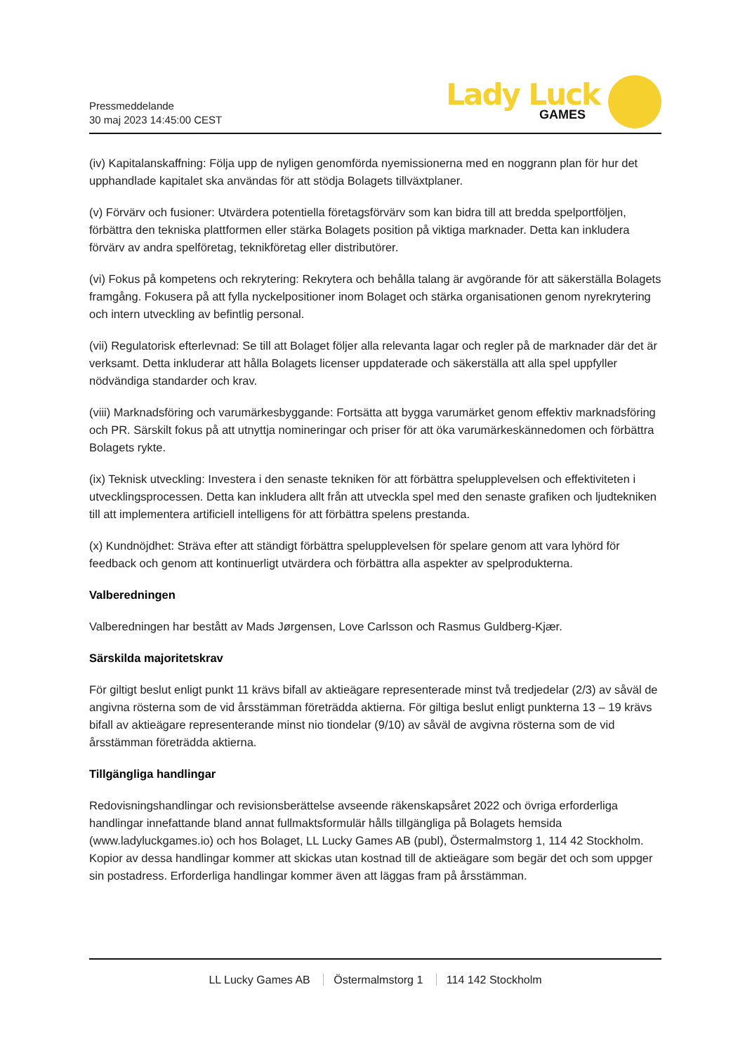Pressmeddelande
30 maj 2023 14:45:00 CEST
Lady Luck
GAMES
(iv) Kapitalanskaffning: Följa upp de nyligen genomförda nyemissionerna med en noggrann plan för hur det upphandlade kapitalet ska användas för att stödja Bolagets tillväxtplaner.
(v) Förvärv och fusioner: Utvärdera potentiella företagsförvärv som kan bidra till att bredda spelportföljen, förbättra den tekniska plattformen eller stärka Bolagets position på viktiga marknader. Detta kan inkludera förvärv av andra spelföretag, teknikföretag eller distributörer.
(vi) Fokus på kompetens och rekrytering: Rekrytera och behålla talang är avgörande för att säkerställa Bolagets framgång. Fokusera på att fylla nyckelpositioner inom Bolaget och stärka organisationen genom nyrekrytering och intern utveckling av befintlig personal.
(vii) Regulatorisk efterlevnad: Se till att Bolaget följer alla relevanta lagar och regler på de marknader där det är verksamt. Detta inkluderar att hålla Bolagets licenser uppdaterade och säkerställa att alla spel uppfyller nödvändiga standarder och krav.
(viii) Marknadsföring och varumärkesbyggande: Fortsätta att bygga varumärket genom effektiv marknadsföring och PR. Särskilt fokus på att utnyttja nomineringar och priser för att öka varumärkeskännedomen och förbättra Bolagets rykte.
(ix) Teknisk utveckling: Investera i den senaste tekniken för att förbättra spelupplevelsen och effektiviteten i utvecklingsprocessen. Detta kan inkludera allt från att utveckla spel med den senaste grafiken och ljudtekniken till att implementera artificiell intelligens för att förbättra spelens prestanda.
(x) Kundnöjdhet: Sträva efter att ständigt förbättra spelupplevelsen för spelare genom att vara lyhörd för feedback och genom att kontinuerligt utvärdera och förbättra alla aspekter av spelprodukterna.
Valberedningen
Valberedningen har bestått av Mads Jørgensen, Love Carlsson och Rasmus Guldberg-Kjær.
Särskilda majoritetskrav
För giltigt beslut enligt punkt 11 krävs bifall av aktieägare representerade minst två tredjedelar (2/3) av såväl de angivna rösterna som de vid årsstämman företrädda aktierna. För giltiga beslut enligt punkterna 13 – 19 krävs bifall av aktieägare representerande minst nio tiondelar (9/10) av såväl de avgivna rösterna som de vid årsstämman företrädda aktierna.
Tillgängliga handlingar
Redovisningshandlingar och revisionsberättelse avseende räkenskapsåret 2022 och övriga erforderliga handlingar innefattande bland annat fullmaktsformulär hålls tillgängliga på Bolagets hemsida (www.ladyluckgames.io) och hos Bolaget, LL Lucky Games AB (publ), Östermalmstorg 1, 114 42 Stockholm. Kopior av dessa handlingar kommer att skickas utan kostnad till de aktieägare som begär det och som uppger sin postadress. Erforderliga handlingar kommer även att läggas fram på årsstämman.
LL Lucky Games AB Östermalmstorg 1 114 142 Stockholm